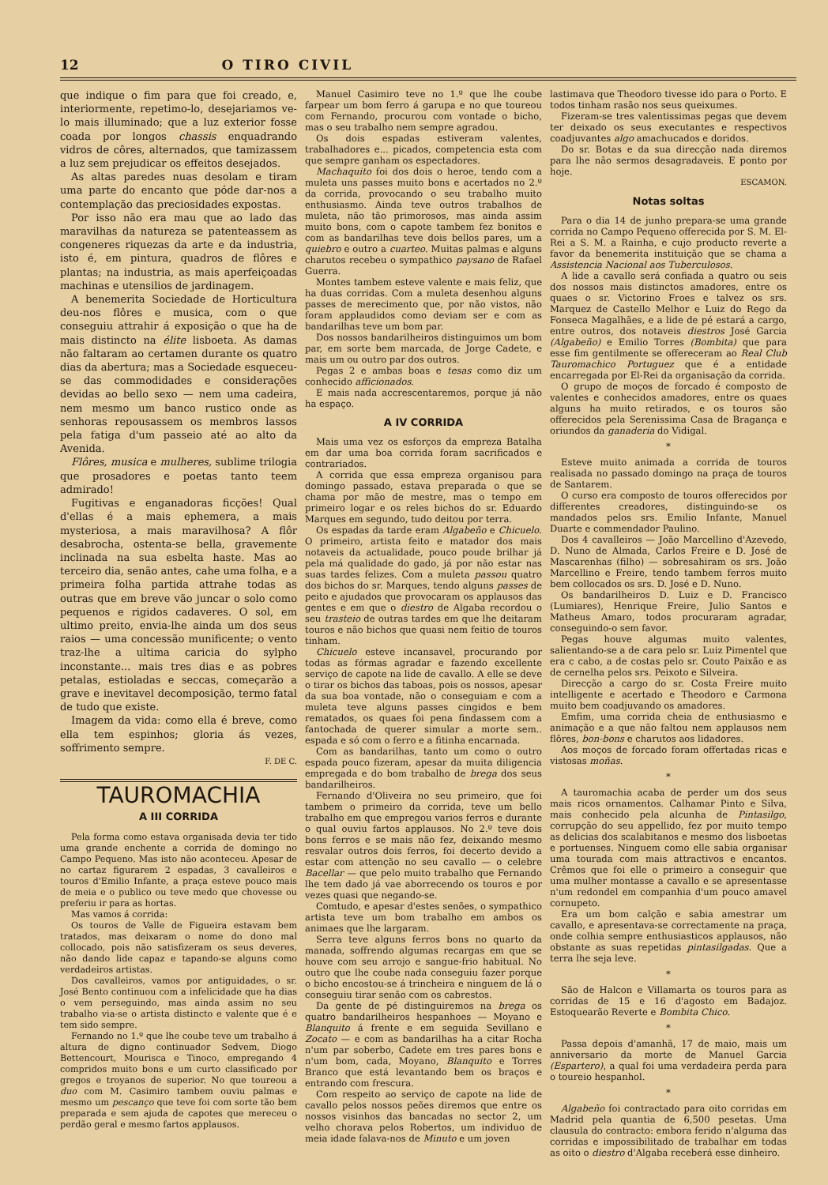12 O TIRO CIVIL
que indique o fim para que foi creado, e, interiormente, repetimo-lo, desejariamos ve-lo mais illuminado; que a luz exterior fosse coada por longos chassis enquadrando vidros de côres, alternados, que tamizassem a luz sem prejudicar os effeitos desejados.
As altas paredes nuas desolam e tiram uma parte do encanto que póde dar-nos a contemplação das preciosidades expostas.
Por isso não era mau que ao lado das maravilhas da natureza se patenteassem as congeneres riquezas da arte e da industria, isto é, em pintura, quadros de flôres e plantas; na industria, as mais aperfeiçoadas machinas e utensilios de jardinagem.
A benemerita Sociedade de Horticultura deu-nos flôres e musica, com o que conseguiu attrahir á exposição o que ha de mais distincto na élite lisboeta. As damas não faltaram ao certamen durante os quatro dias da abertura; mas a Sociedade esqueceu-se das commodidades e considerações devidas ao bello sexo — nem uma cadeira, nem mesmo um banco rustico onde as senhoras repousassem os membros lassos pela fatiga d'um passeio até ao alto da Avenida.
Flôres, musica e mulheres, sublime trilogia que prosadores e poetas tanto teem admirado!
Fugitivas e enganadoras ficções! Qual d'ellas é a mais ephemera, a mais mysteriosa, a mais maravilhosa? A flôr desabrocha, ostenta-se bella, gravemente inclinada na sua esbelta haste. Mas ao terceiro dia, senão antes, cahe uma folha, e a primeira folha partida attrahe todas as outras que em breve vão juncar o solo como pequenos e rigidos cadaveres. O sol, em ultimo preito, envia-lhe ainda um dos seus raios — uma concessão munificente; o vento traz-lhe a ultima caricia do sylpho inconstante... mais tres dias e as pobres petalas, estioladas e seccas, começarão a grave e inevitavel decomposição, termo fatal de tudo que existe.
Imagem da vida: como ella é breve, como ella tem espinhos; gloria ás vezes, soffrimento sempre.
F. DE C.
TAUROMACHIA
A III CORRIDA
Pela forma como estava organisada devia ter tido uma grande enchente a corrida de domingo no Campo Pequeno. Mas isto não aconteceu. Apesar de no cartaz figurarem 2 espadas, 3 cavalleiros e touros d'Emilio Infante, a praça esteve pouco mais de meia e o publico ou teve medo que chovesse ou preferiu ir para as hortas.
Mas vamos á corrida:
Os touros de Valle de Figueira estavam bem tratados, mas deixaram o nome do dono mal collocado, pois não satisfizeram os seus deveres, não dando lide capaz e tapando-se alguns como verdadeiros artistas.
Dos cavalleiros, vamos por antiguidades, o sr. José Bento continuou com a infelicidade que ha dias o vem perseguindo, mas ainda assim no seu trabalho via-se o artista distincto e valente que é e tem sido sempre.
Fernando no 1.º que lhe coube teve um trabalho á altura de digno continuador Sedvem, Diogo Bettencourt, Mourisca e Tinoco, empregando 4 compridos muito bons e um curto classificado por gregos e troyanos de superior. No que toureou a duo com M. Casimiro tambem ouviu palmas e mesmo um pescanço que teve foi com sorte tão bem preparada e sem ajuda de capotes que mereceu o perdão geral e mesmo fartos applausos.
Manuel Casimiro teve no 1.º que lhe coube farpear um bom ferro á garupa e no que toureou com Fernando, procurou com vontade o bicho, mas o seu trabalho nem sempre agradou.
Os dois espadas estiveram valentes, trabalhadores e... picados, competencia esta com que sempre ganham os espectadores.
Machaquito foi dos dois o heroe, tendo com a muleta uns passes muito bons e acertados no 2.º da corrida, provocando o seu trabalho muito enthusiasmo. Ainda teve outros trabalhos de muleta, não tão primorosos, mas ainda assim muito bons, com o capote tambem fez bonitos e com as bandarilhas teve dois bellos pares, um a quiebro e outro a cuarteo. Muitas palmas e alguns charutos recebeu o sympathico paysano de Rafael Guerra.
Montes tambem esteve valente e mais feliz, que ha duas corridas. Com a muleta desenhou alguns passes de merecimento que, por não vistos, não foram applaudidos como deviam ser e com as bandarilhas teve um bom par.
Dos nossos bandarilheiros distinguimos um bom par, em sorte bem marcada, de Jorge Cadete, e mais um ou outro par dos outros.
Pegas 2 e ambas boas e tesas como diz um conhecido afficionados.
E mais nada accrescentaremos, porque já não ha espaço.
A IV CORRIDA
Mais uma vez os esforços da empreza Batalha em dar uma boa corrida foram sacrificados e contrariados.
A corrida que essa empreza organisou para domingo passado, estava preparada o que se chama por mão de mestre, mas o tempo em primeiro logar e os reles bichos do sr. Eduardo Marques em segundo, tudo deitou por terra.
Os espadas da tarde eram Algabeño e Chicuelo. O primeiro, artista feito e matador dos mais notaveis da actualidade, pouco poude brilhar já pela má qualidade do gado, já por não estar nas suas tardes felizes. Com a muleta passou quatro dos bichos do sr. Marques, tendo alguns passes de peito e ajudados que provocaram os applausos das gentes e em que o diestro de Algaba recordou o seu trasteio de outras tardes em que lhe deitaram touros e não bichos que quasi nem feitio de touros tinham.
Chicuelo esteve incansavel, procurando por todas as fórmas agradar e fazendo excellente serviço de capote na lide de cavallo. A elle se deve o tirar os bichos das taboas, pois os nossos, apesar da sua boa vontade, não o conseguiam e com a muleta teve alguns passes cingidos e bem rematados, os quaes foi pena findassem com a fantochada de querer simular a morte sem.. espada e só com o ferro e a fitinha encarnada.
Com as bandarilhas, tanto um como o outro espada pouco fizeram, apesar da muita diligencia empregada e do bom trabalho de brega dos seus bandarilheiros.
Fernando d'Oliveira no seu primeiro, que foi tambem o primeiro da corrida, teve um bello trabalho em que empregou varios ferros e durante o qual ouviu fartos applausos. No 2.º teve dois bons ferros e se mais não fez, deixando mesmo resvalar outros dois ferros, foi decerto devido a estar com attenção no seu cavallo — o celebre Bacellar — que pelo muito trabalho que Fernando lhe tem dado já vae aborrecendo os touros e por vezes quasi que negando-se.
Comtudo, e apesar d'estes senões, o sympathico artista teve um bom trabalho em ambos os animaes que lhe largaram.
Serra teve alguns ferros bons no quarto da manada, soffrendo algumas recargas em que se houve com seu arrojo e sangue-frio habitual. No outro que lhe coube nada conseguiu fazer porque o bicho encostou-se á trincheira e ninguem de lá o conseguiu tirar senão com os cabrestos.
Da gente de pé distinguiremos na brega os quatro bandarilheiros hespanhoes — Moyano e Blanquito á frente e em seguida Sevillano e Zocato — e com as bandarilhas ha a citar Rocha n'um par soberbo, Cadete em tres pares bons e n'um bom, cada, Moyano, Blanquito e Torres Branco que está levantando bem os braços e entrando com frescura.
Com respeito ao serviço de capote na lide de cavallo pelos nossos peões diremos que entre os nossos visinhos das bancadas no sector 2, um velho chorava pelos Robertos, um individuo de meia idade falava-nos de Minuto e um joven
lastimava que Theodoro tivesse ido para o Porto. E todos tinham rasão nos seus queixumes.
Fizeram-se tres valentissimas pegas que devem ter deixado os seus executantes e respectivos coadjuvantes algo amachucados e doridos.
Do sr. Botas e da sua direcção nada diremos para lhe não sermos desagradaveis. E ponto por hoje.
ESCAMON.
Notas soltas
Para o dia 14 de junho prepara-se uma grande corrida no Campo Pequeno offerecida por S. M. El-Rei a S. M. a Rainha, e cujo producto reverte a favor da benemerita instituição que se chama a Assistencia Nacional aos Tuberculosos.
A lide a cavallo será confiada a quatro ou seis dos nossos mais distinctos amadores, entre os quaes o sr. Victorino Froes e talvez os srs. Marquez de Castello Melhor e Luiz do Rego da Fonseca Magalhães, e a lide de pé estará a cargo, entre outros, dos notaveis diestros José Garcia (Algabeño) e Emilio Torres (Bombita) que para esse fim gentilmente se offereceram ao Real Club Tauromachico Portuguez que é a entidade encarregada por El-Rei da organisação da corrida.
O grupo de moços de forcado é composto de valentes e conhecidos amadores, entre os quaes alguns ha muito retirados, e os touros são offerecidos pela Serenissima Casa de Bragança e oriundos da ganaderia do Vidigal.
*
Esteve muito animada a corrida de touros realisada no passado domingo na praça de touros de Santarem.
O curso era composto de touros offerecidos por differentes creadores, distinguindo-se os mandados pelos srs. Emilio Infante, Manuel Duarte e commendador Paulino.
Dos 4 cavalleiros — João Marcellino d'Azevedo, D. Nuno de Almada, Carlos Freire e D. José de Mascarenhas (filho) — sobresahiram os srs. João Marcellino e Freire, tendo tambem ferros muito bem collocados os srs. D. José e D. Nuno.
Os bandarilheiros D. Luiz e D. Francisco (Lumiares), Henrique Freire, Julio Santos e Matheus Amaro, todos procuraram agradar, conseguindo-o sem favor.
Pegas houve algumas muito valentes, salientando-se a de cara pelo sr. Luiz Pimentel que era c cabo, a de costas pelo sr. Couto Paixão e as de cernelha pelos srs. Peixoto e Silveira.
Direcção a cargo do sr. Costa Freire muito intelligente e acertado e Theodoro e Carmona muito bem coadjuvando os amadores.
Emfim, uma corrida cheia de enthusiasmo e animação e a que não faltou nem applausos nem flôres, bon-bons e charutos aos lidadores.
Aos moços de forcado foram offertadas ricas e vistosas moñas.
*
A tauromachia acaba de perder um dos seus mais ricos ornamentos. Calhamar Pinto e Silva, mais conhecido pela alcunha de Pintasilgo, corrupção do seu appellido, fez por muito tempo as delicias dos scalabitanos e mesmo dos lisboetas e portuenses. Ninguem como elle sabia organisar uma tourada com mais attractivos e encantos. Crêmos que foi elle o primeiro a conseguir que uma mulher montasse a cavallo e se apresentasse n'um redondel em companhia d'um pouco amavel cornupeto.
Era um bom calção e sabia amestrar um cavallo, e apresentava-se correctamente na praça, onde colhia sempre enthusiasticos applausos, não obstante as suas repetidas pintasilgadas. Que a terra lhe seja leve.
*
São de Halcon e Villamarta os touros para as corridas de 15 e 16 d'agosto em Badajoz. Estoquearão Reverte e Bombita Chico.
*
Passa depois d'amanhã, 17 de maio, mais um anniversario da morte de Manuel Garcia (Espartero), a qual foi uma verdadeira perda para o toureio hespanhol.
*
Algabeño foi contractado para oito corridas em Madrid pela quantia de 6,500 pesetas. Uma clausula do contracto: embora ferido n'alguma das corridas e impossibilitado de trabalhar em todas as oito o diestro d'Algaba receberá esse dinheiro.